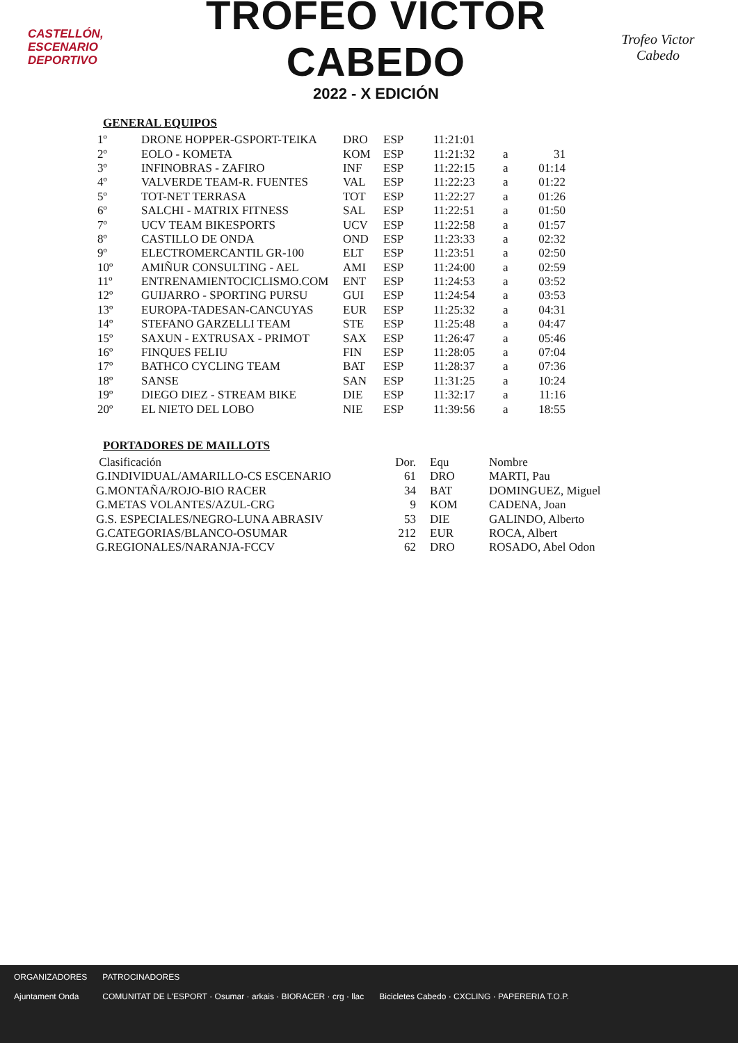CASTELLÓN,
ESCENARIO
DEPORTIVO
TROFEO VÍCTOR CABEDO
2022 - X EDICIÓN
Trofeo Victor Cabedo
GENERAL EQUIPOS
| 1º | DRONE HOPPER-GSPORT-TEIKA | DRO | ESP | 11:21:01 | | |
| 2º | EOLO - KOMETA | KOM | ESP | 11:21:32 | a | 31 |
| 3º | INFINOBRAS - ZAFIRO | INF | ESP | 11:22:15 | a | 01:14 |
| 4º | VALVERDE TEAM-R. FUENTES | VAL | ESP | 11:22:23 | a | 01:22 |
| 5º | TOT-NET TERRASA | TOT | ESP | 11:22:27 | a | 01:26 |
| 6º | SALCHI - MATRIX FITNESS | SAL | ESP | 11:22:51 | a | 01:50 |
| 7º | UCV TEAM BIKESPORTS | UCV | ESP | 11:22:58 | a | 01:57 |
| 8º | CASTILLO DE ONDA | OND | ESP | 11:23:33 | a | 02:32 |
| 9º | ELECTROMERCANTIL GR-100 | ELT | ESP | 11:23:51 | a | 02:50 |
| 10º | AMIÑUR CONSULTING - AEL | AMI | ESP | 11:24:00 | a | 02:59 |
| 11º | ENTRENAMIENTOCICLISMO.COM | ENT | ESP | 11:24:53 | a | 03:52 |
| 12º | GUIJARRO - SPORTING PURSU | GUI | ESP | 11:24:54 | a | 03:53 |
| 13º | EUROPA-TADESAN-CANCUYAS | EUR | ESP | 11:25:32 | a | 04:31 |
| 14º | STEFANO GARZELLI TEAM | STE | ESP | 11:25:48 | a | 04:47 |
| 15º | SAXUN - EXTRUSAX - PRIMOT | SAX | ESP | 11:26:47 | a | 05:46 |
| 16º | FINQUES FELIU | FIN | ESP | 11:28:05 | a | 07:04 |
| 17º | BATHCO CYCLING TEAM | BAT | ESP | 11:28:37 | a | 07:36 |
| 18º | SANSE | SAN | ESP | 11:31:25 | a | 10:24 |
| 19º | DIEGO DIEZ - STREAM BIKE | DIE | ESP | 11:32:17 | a | 11:16 |
| 20º | EL NIETO DEL LOBO | NIE | ESP | 11:39:56 | a | 18:55 |
PORTADORES DE MAILLOTS
| Clasificación | Dor. | Equ | Nombre |
| G.INDIVIDUAL/AMARILLO-CS ESCENARIO | 61 | DRO | MARTI, Pau |
| G.MONTAÑA/ROJO-BIO RACER | 34 | BAT | DOMINGUEZ, Miguel |
| G.METAS VOLANTES/AZUL-CRG | 9 | KOM | CADENA, Joan |
| G.S. ESPECIALES/NEGRO-LUNA ABRASIV | 53 | DIE | GALINDO, Alberto |
| G.CATEGORIAS/BLANCO-OSUMAR | 212 | EUR | ROCA, Albert |
| G.REGIONALES/NARANJA-FCCV | 62 | DRO | ROSADO, Abel Odon |
ORGANIZADORES
Ajuntament Onda
PATROCINADORES
COMUNITAT DE L'ESPORT · Osumar · arkais · BIORACER · crg · llac
Bicicletes Cabedo · CXCLING · PAPERERIA T.O.P.